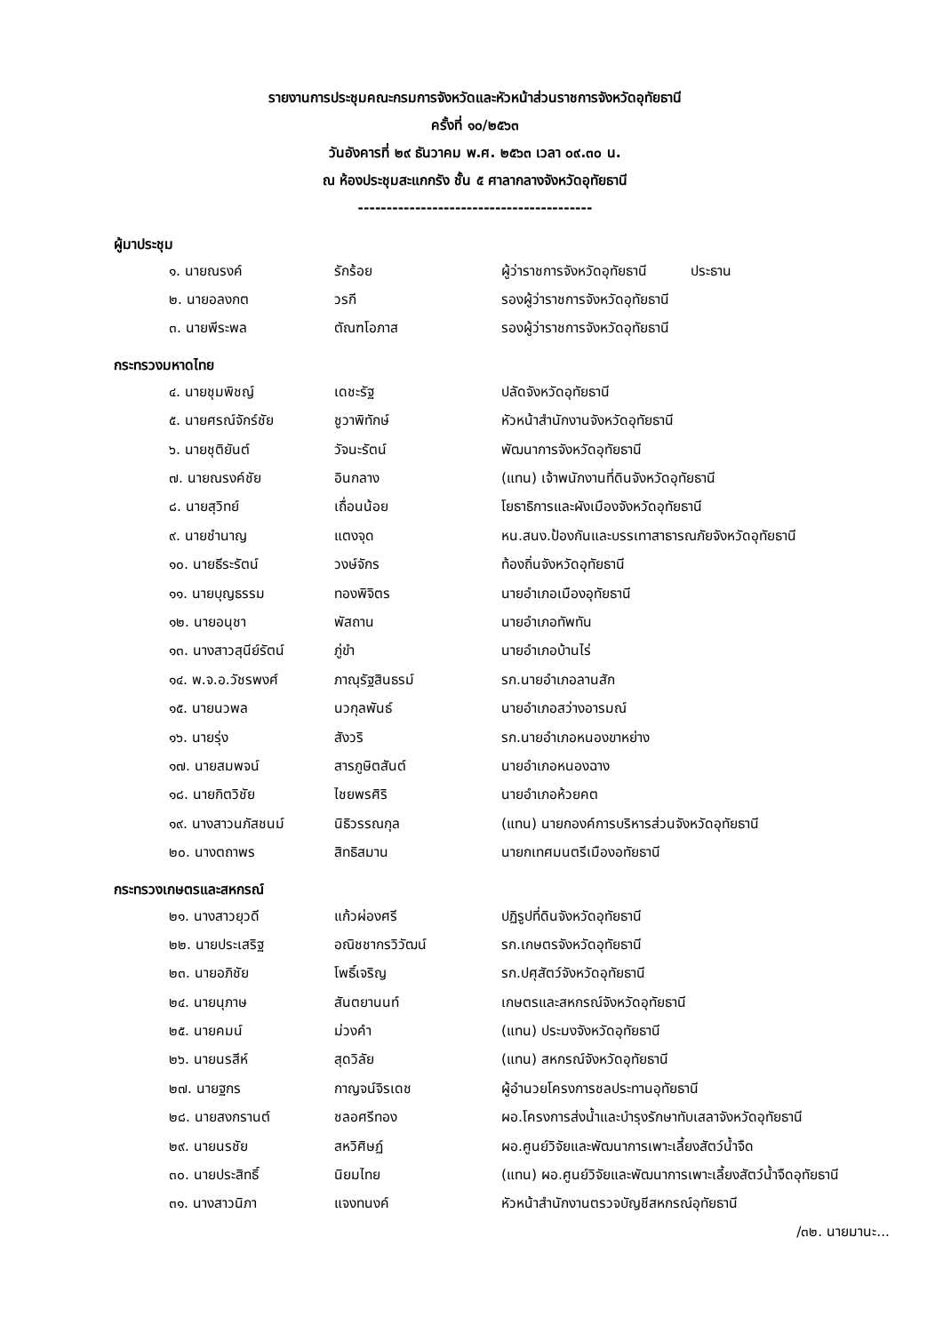รายงานการประชุมคณะกรมการจังหวัดและหัวหน้าส่วนราชการจังหวัดอุทัยธานี
ครั้งที่ ๑๐/๒๕๖๓
วันอังคารที่ ๒๙ ธันวาคม พ.ศ. ๒๕๖๓ เวลา ๐๙.๓๐ น.
ณ ห้องประชุมสะแกกรัง ชั้น ๕ ศาลากลางจังหวัดอุทัยธานี
-----------------------------------------
ผู้มาประชุม
| ๑. นายณรงค์ | รักร้อย | ผู้ว่าราชการจังหวัดอุทัยธานี ประธาน |
| ๒. นายอลงกต | วรกี | รองผู้ว่าราชการจังหวัดอุทัยธานี |
| ๓. นายพีระพล | ตัณฑโอภาส | รองผู้ว่าราชการจังหวัดอุทัยธานี |
กระทรวงมหาดไทย
| ๔. นายชุมพิชญ์ | เดชะรัฐ | ปลัดจังหวัดอุทัยธานี |
| ๕. นายศรณ์จักร์ชัย | ชูวาพิทักษ์ | หัวหน้าสำนักงานจังหวัดอุทัยธานี |
| ๖. นายชุติยันต์ | วัจนะรัตน์ | พัฒนาการจังหวัดอุทัยธานี |
| ๗. นายณรงค์ชัย | อินกลาง | (แทน) เจ้าพนักงานที่ดินจังหวัดอุทัยธานี |
| ๘. นายสุวิทย์ | เถื่อนน้อย | โยธาธิการและผังเมืองจังหวัดอุทัยธานี |
| ๙. นายชำนาญ | แตงจุด | หน.สนง.ป้องกันและบรรเทาสาธารณภัยจังหวัดอุทัยธานี |
| ๑๐. นายธีระรัตน์ | วงษ์จักร | ท้องถิ่นจังหวัดอุทัยธานี |
| ๑๑. นายบุญธรรม | ทองพิจิตร | นายอำเภอเมืองอุทัยธานี |
| ๑๒. นายอนุชา | พัสถาน | นายอำเภอทัพทัน |
| ๑๓. นางสาวสุนีย์รัตน์ | ภู่ขำ | นายอำเภอบ้านไร่ |
| ๑๔. พ.จ.อ.วัชรพงศ์ | ภาณุรัฐสินธรม์ | รก.นายอำเภอลานสัก |
| ๑๕. นายนวพล | นวกุลพันธ์ | นายอำเภอสว่างอารมณ์ |
| ๑๖. นายรุ่ง | สังวริ | รก.นายอำเภอหนองขาหย่าง |
| ๑๗. นายสมพจน์ | สารภูษิตสันต์ | นายอำเภอหนองฉาง |
| ๑๘. นายกิตวิชัย | ไชยพรศิริ | นายอำเภอห้วยคต |
| ๑๙. นางสาวนภัสชนม์ | นิธิวรรณกุล | (แทน) นายกองค์การบริหารส่วนจังหวัดอุทัยธานี |
| ๒๐. นางตถาพร | สิทธิสมาน | นายกเทศมนตรีเมืองอทัยธานี |
กระทรวงเกษตรและสหกรณ์
| ๒๑. นางสาวยุวดี | แก้วผ่องศรี | ปฏิรูปที่ดินจังหวัดอุทัยธานี |
| ๒๒. นายประเสริฐ | อณิชชากรวิวัฒน์ | รก.เกษตรจังหวัดอุทัยธานี |
| ๒๓. นายอภิชัย | โพธิ์เจริญ | รก.ปศุสัตว์จังหวัดอุทัยธานี |
| ๒๔. นายนุภาษ | สันตยานนท์ | เกษตรและสหกรณ์จังหวัดอุทัยธานี |
| ๒๕. นายคมน์ | ม่วงคำ | (แทน) ประมงจังหวัดอุทัยธานี |
| ๒๖. นายนรสีห์ | สุดวิลัย | (แทน) สหกรณ์จังหวัดอุทัยธานี |
| ๒๗. นายฐกร | กาญจน์จิรเดช | ผู้อำนวยโครงการชลประทานอุทัยธานี |
| ๒๘. นายสงกรานต์ | ชลอศรีทอง | ผอ.โครงการส่งน้ำและบำรุงรักษาทับเสลาจังหวัดอุทัยธานี |
| ๒๙. นายนรชัย | สหวิศิษฏ์ | ผอ.ศูนย์วิจัยและพัฒนาการเพาะเลี้ยงสัตว์น้ำจืด |
| ๓๐. นายประสิทธิ์ | นิยมไทย | (แทน) ผอ.ศูนย์วิจัยและพัฒนาการเพาะเลี้ยงสัตว์น้ำจืดอุทัยธานี |
| ๓๑. นางสาวนิภา | แจงทนงค์ | หัวหน้าสำนักงานตรวจบัญชีสหกรณ์อุทัยธานี |
/๓๒. นายมานะ...